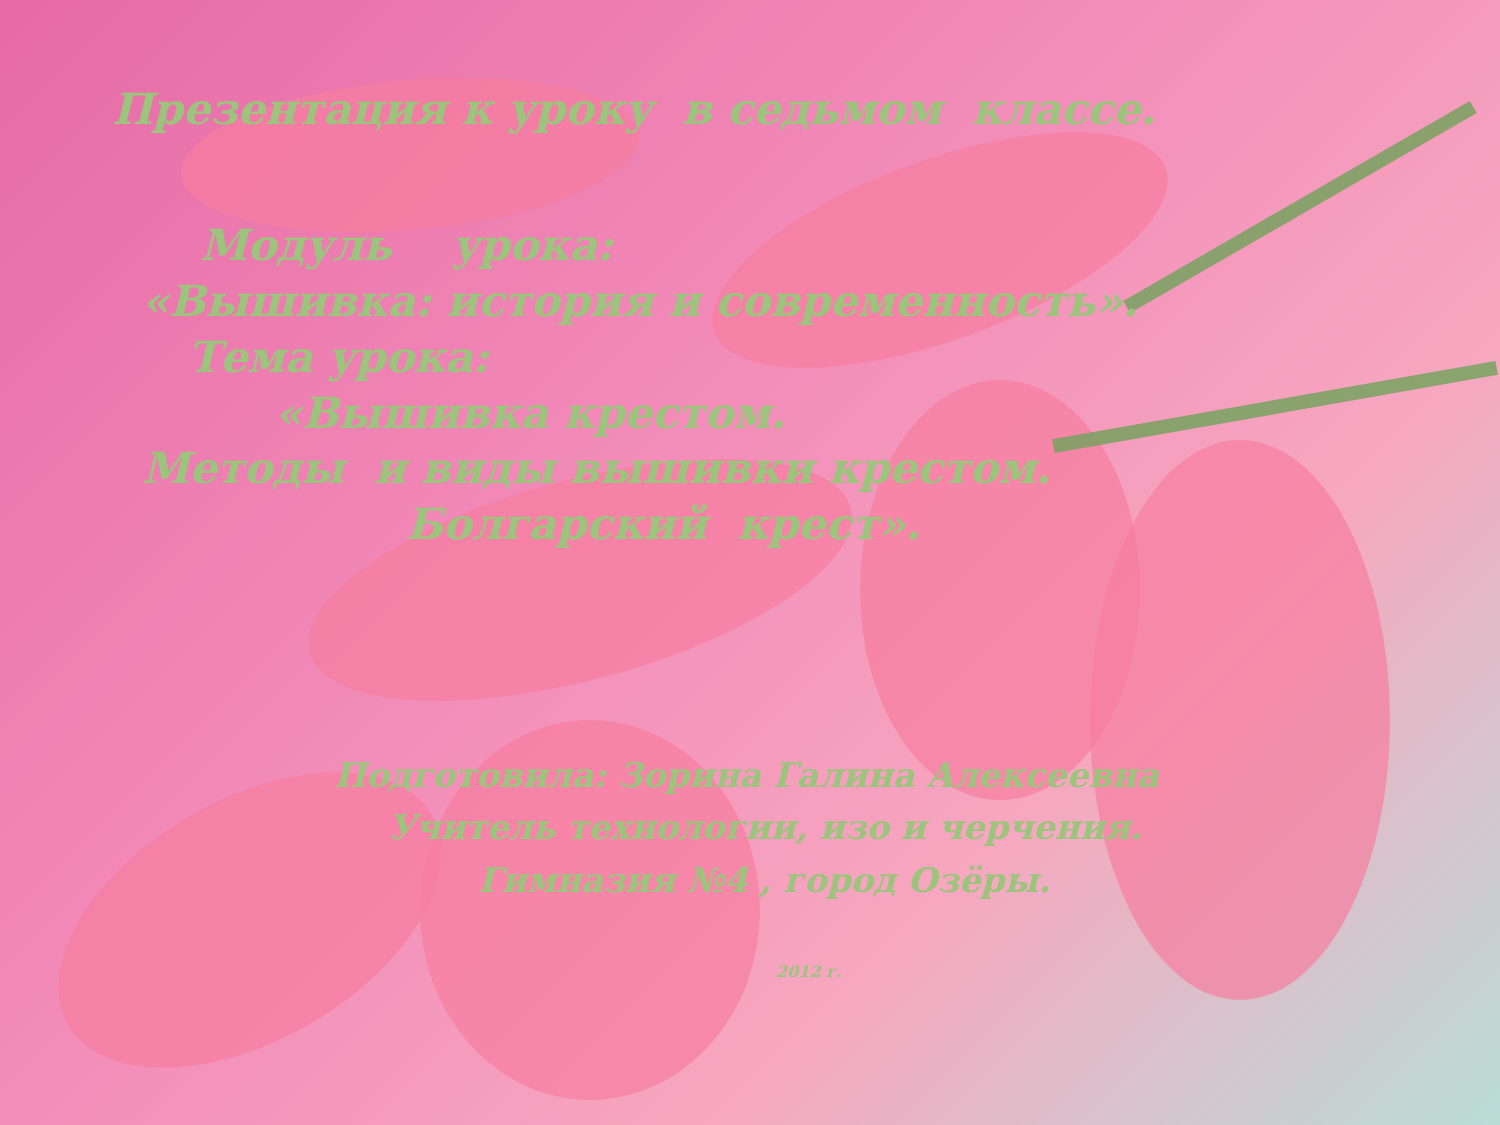Презентация к уроку в седьмом классе.
Модуль урока:
«Вышивка: история и современность».
Тема урока:
«Вышивка крестом.
Методы и виды вышивки крестом.
Болгарский крест».
Подготовила: Зорина Галина Алексеевна
Учитель технологии, изо и черчения.
Гимназия №4 , город Озёры.
2012 г.